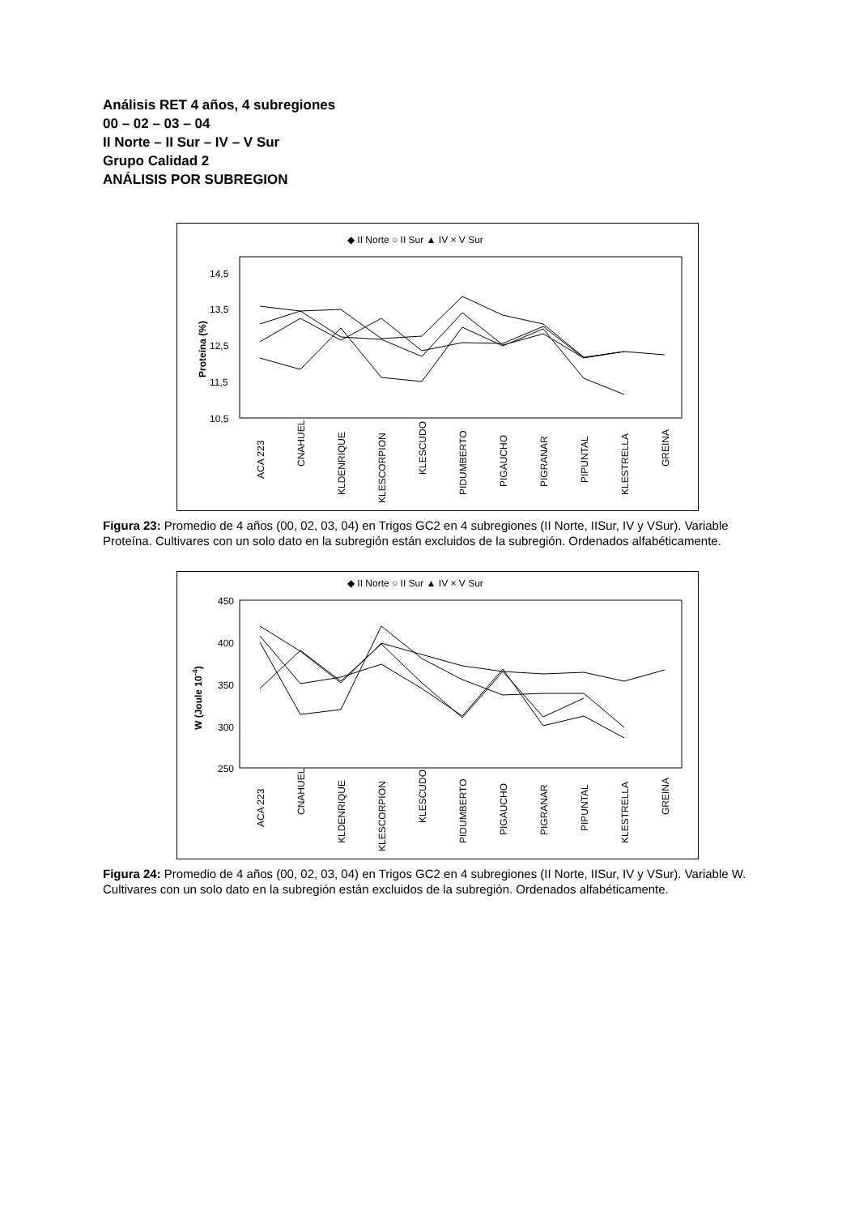Análisis RET 4 años, 4 subregiones
00 – 02 – 03 – 04
II Norte – II Sur – IV – V Sur
Grupo Calidad 2
ANÁLISIS POR SUBREGION
◆ II Norte ○ II Sur ▲ IV × V Sur
14,5
13,5
12,5
11,5
10,5
Proteína (%)
ACA 223
CNAHUEL
KLDENRIQUE
KLESCORPION
KLESCUDO
PIDUMBERTO
PIGAUCHO
PIGRANAR
PIPUNTAL
KLESTRELLA
GREINA
Figura 23: Promedio de 4 años (00, 02, 03, 04) en Trigos GC2 en 4 subregiones (II Norte, IISur, IV y VSur). Variable Proteína. Cultivares con un solo dato en la subregión están excluidos de la subregión. Ordenados alfabéticamente.
◆ II Norte ○ II Sur ▲ IV × V Sur
450
400
350
300
250
W (Joule 10-4)
ACA 223
CNAHUEL
KLDENRIQUE
KLESCORPION
KLESCUDO
PIDUMBERTO
PIGAUCHO
PIGRANAR
PIPUNTAL
KLESTRELLA
GREINA
Figura 24: Promedio de 4 años (00, 02, 03, 04) en Trigos GC2 en 4 subregiones (II Norte, IISur, IV y VSur). Variable W. Cultivares con un solo dato en la subregión están excluidos de la subregión. Ordenados alfabéticamente.